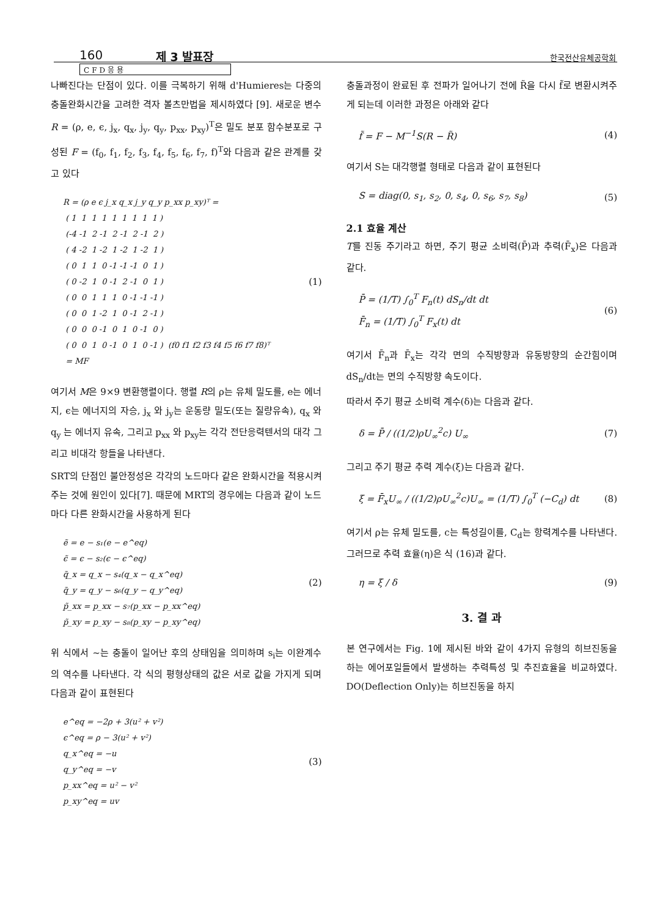160 제 3 발표장 한국전산유체공학회
CFD응용
나빠진다는 단점이 있다. 이를 극복하기 위해 d'Humieres는 다중의 충돌완화시간을 고려한 격자 볼츠만법을 제시하였다 [9]. 새로운 변수 R = (ρ, e, ϵ, j<sub>x</sub>, q<sub>x</sub>, j<sub>y</sub>, q<sub>y</sub>, p<sub>xx</sub>, p<sub>xy</sub>)<sup>T</sup>은 밀도 분포 함수분포로 구성된 F = (f<sub>0</sub>, f<sub>1</sub>, f<sub>2</sub>, f<sub>3</sub>, f<sub>4</sub>, f<sub>5</sub>, f<sub>6</sub>, f<sub>7</sub>, f)<sup>T</sup>와 다음과 같은 관계를 갖고 있다
R = (ρ e ϵ j_x q_x j_y q_y p_xx p_xy)ᵀ =
 ( 1  1  1  1  1  1  1  1  1 )
 (-4 -1  2 -1  2 -1  2 -1  2 )
 ( 4 -2  1 -2  1 -2  1 -2  1 )
 ( 0  1  1  0 -1 -1 -1  0  1 )
 ( 0 -2  1  0 -1  2 -1  0  1 )
 ( 0  0  1  1  1  0 -1 -1 -1 )
 ( 0  0  1 -2  1  0 -1  2 -1 )
 ( 0  0  0 -1  0  1  0 -1  0 )
 ( 0  0  1  0 -1  0  1  0 -1 )  (f0 f1 f2 f3 f4 f5 f6 f7 f8)ᵀ
 = MF
(1)
여기서 M은 9×9 변환행렬이다. 행렬 R의 ρ는 유체 밀도를, e는 에너지, ϵ는 에너지의 자승, j<sub>x</sub> 와 j<sub>y</sub>는 운동량 밀도(또는 질량유속), q<sub>x</sub> 와 q<sub>y</sub> 는 에너지 유속, 그리고 p<sub>xx</sub> 와 p<sub>xy</sub>는 각각 전단응력텐서의 대각 그리고 비대각 항들을 나타낸다.
SRT의 단점인 불안정성은 각각의 노드마다 같은 완화시간을 적용시켜주는 것에 원인이 있다[7]. 때문에 MRT의 경우에는 다음과 같이 노드마다 다른 완화시간을 사용하게 된다
ẽ = e − s₁(e − e^eq)
ϵ̃ = ϵ − s₂(ϵ − ϵ^eq)
q̃_x = q_x − s₄(q_x − q_x^eq)
q̃_y = q_y − s₆(q_y − q_y^eq)
p̃_xx = p_xx − s₇(p_xx − p_xx^eq)
p̃_xy = p_xy − s₈(p_xy − p_xy^eq)
(2)
위 식에서 ~는 충돌이 일어난 후의 상태임을 의미하며 s<sub>i</sub>는 이완계수의 역수를 나타낸다. 각 식의 평형상태의 값은 서로 값을 가지게 되며 다음과 같이 표현된다
e^eq = −2ρ + 3(u² + v²)
ϵ^eq = ρ − 3(u² + v²)
q_x^eq = −u
q_y^eq = −v
p_xx^eq = u² − v²
p_xy^eq = uv
(3)
충돌과정이 완료된 후 전파가 일어나기 전에 R̃을 다시 f̃로 변환시켜주게 되는데 이러한 과정은 아래와 같다
f̃ = F − M<sup>−1</sup>S(R − R̃) (4)
여기서 S는 대각행렬 형태로 다음과 같이 표현된다
S = diag(0, s<sub>1</sub>, s<sub>2</sub>, 0, s<sub>4</sub>, 0, s<sub>6</sub>, s<sub>7</sub>, s<sub>8</sub>) (5)
2.1 효율 계산
T를 진동 주기라고 하면, 주기 평균 소비력(P̄)과 추력(F̄<sub>x</sub>)은 다음과 같다.
P̄ = (1/T) ∫<sub>0</sub><sup>T</sup> F<sub>n</sub>(t) dS<sub>n</sub>/dt dt
F̄<sub>n</sub> = (1/T) ∫<sub>0</sub><sup>T</sup> F<sub>x</sub>(t) dt (6)
여기서 F̄<sub>n</sub>과 F̄<sub>x</sub>는 각각 면의 수직방향과 유동방향의 순간힘이며 dS<sub>n</sub>/dt는 면의 수직방향 속도이다.
따라서 주기 평균 소비력 계수(δ)는 다음과 같다.
δ = P̄ / ((1/2)ρU<sub>∞</sub><sup>2</sup>c) U<sub>∞</sub> (7)
그리고 주기 평균 추력 계수(ξ)는 다음과 같다.
ξ = F̄<sub>x</sub>U<sub>∞</sub> / ((1/2)ρU<sub>∞</sub><sup>2</sup>c)U<sub>∞</sub> = (1/T) ∫<sub>0</sub><sup>T</sup> (−C<sub>d</sub>) dt (8)
여기서 ρ는 유체 밀도를, c는 특성길이를, C<sub>d</sub>는 항력계수를 나타낸다. 그러므로 추력 효율(η)은 식 (16)과 같다.
η = ξ / δ (9)
3. 결 과
본 연구에서는 Fig. 1에 제시된 바와 같이 4가지 유형의 히브진동을 하는 에어포일들에서 발생하는 추력특성 및 추진효율을 비교하였다. DO(Deflection Only)는 히브진동을 하지